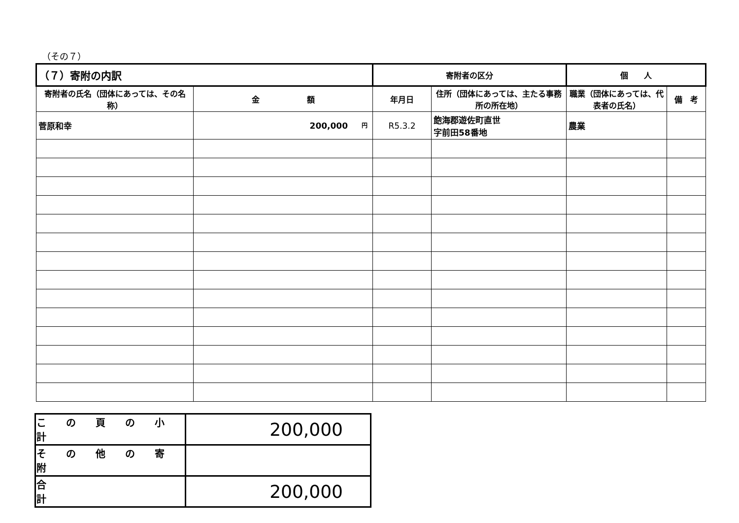（その７）
| （７）寄附の内訳 | | 寄附者の区分 | | 個 人 | |
| 寄附者の氏名（団体にあっては、その名称） | 金 額 | 年月日 | 住所（団体にあっては、主たる事務所の所在地） | 職業（団体にあっては、代表者の氏名） | 備 考 |
| 菅原和幸 | <sup>円</sup>200,000 | R5.3.2 | 飽海郡遊佐町直世 字前田58番地 | 農業 | |
| こ の 頁 の 小 計 | 200,000 |
| そ の 他 の 寄 附 | |
| 合 計 | 200,000 |